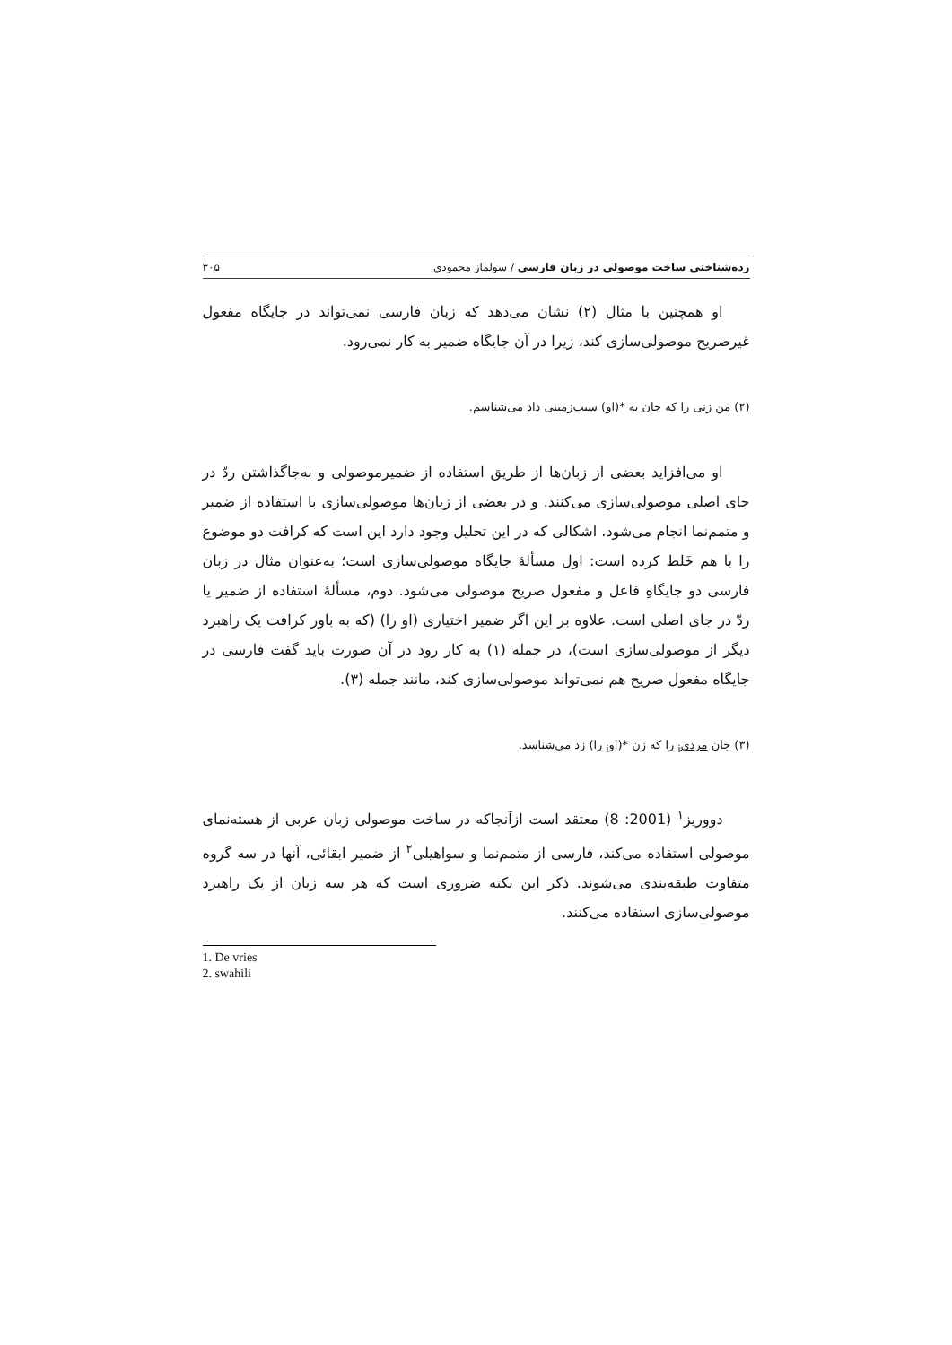رده‌شناختی ساخت موصولی در زبان فارسی / سولماز محمودی ۳۰۵
او همچنین با مثال (۲) نشان می‌دهد که زبان فارسی نمی‌تواند در جایگاه مفعول غیرصریح موصولی‌سازی کند، زیرا در آن جایگاه ضمیر به کار نمی‌رود.
(۲) من زنی را که جان به *(او) سیب‌زمینی داد می‌شناسم.
او می‌افزاید بعضی از زبان‌ها از طریق استفاده از ضمیرموصولی و به‌جاگذاشتن ردّ در جای اصلی موصولی‌سازی می‌کنند. و در بعضی از زبان‌ها موصولی‌سازی با استفاده از ضمیر و متمم‌نما انجام می‌شود. اشکالی که در این تحلیل وجود دارد این است که کرافت دو موضوع را با هم خَلط کرده است: اول مسألهٔ جایگاه موصولی‌سازی است؛ به‌عنوان مثال در زبان فارسی دو جایگاهِ فاعل و مفعول صریح موصولی می‌شود. دوم، مسألهٔ استفاده از ضمیر یا ردّ در جای اصلی است. علاوه بر این اگر ضمیر اختیاری (او را) (که به باور کرافت یک راهبرد دیگر از موصولی‌سازی است)، در جمله (۱) به کار رود در آن صورت باید گفت فارسی در جایگاه مفعول صریح هم نمی‌تواند موصولی‌سازی کند، مانند جمله (۳).
(۳) جان مردی<sub>i</sub> را که زن *(او<sub>i</sub> را) زد می‌شناسد.
دووریز<sup>۱</sup> (2001: 8) معتقد است ازآنجاکه در ساخت موصولی زبان عربی از هسته‌نمای موصولی استفاده می‌کند، فارسی از متمم‌نما و سواهیلی<sup>۲</sup> از ضمیر ابقائی، آنها در سه گروه متفاوت طبقه‌بندی می‌شوند. ذکر این نکته ضروری است که هر سه زبان از یک راهبرد موصولی‌سازی استفاده می‌کنند.
1. De vries
2. swahili